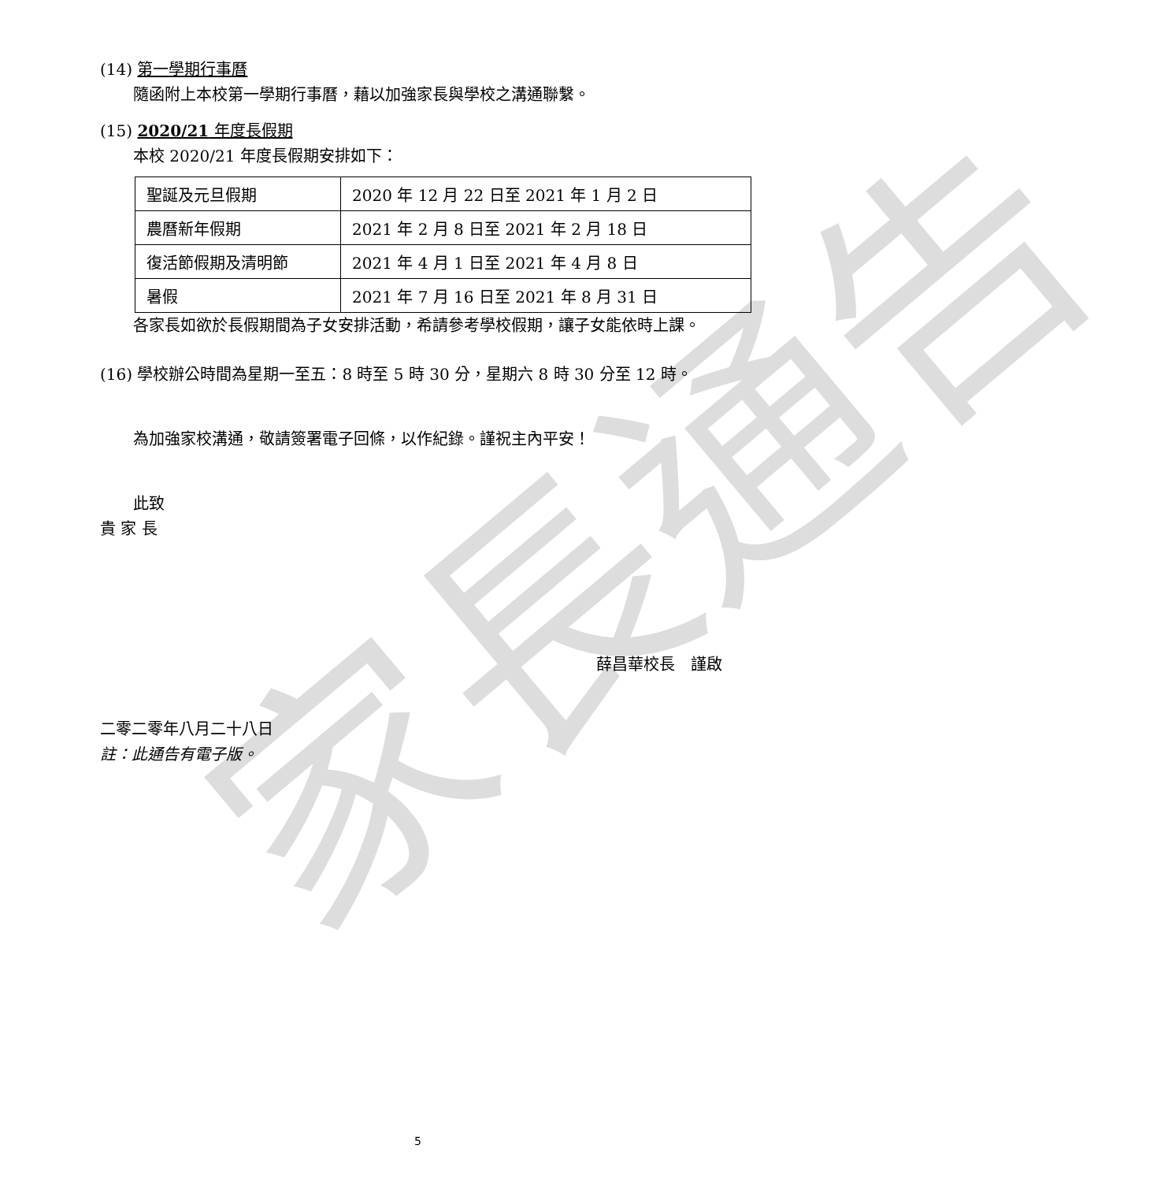家長通告
(14) 第一學期行事曆
隨函附上本校第一學期行事曆，藉以加強家長與學校之溝通聯繫。
(15) 2020/21 年度長假期
本校 2020/21 年度長假期安排如下：
| 聖誕及元旦假期 | 2020 年 12 月 22 日至 2021 年 1 月 2 日 |
| 農曆新年假期 | 2021 年 2 月 8 日至 2021 年 2 月 18 日 |
| 復活節假期及清明節 | 2021 年 4 月 1 日至 2021 年 4 月 8 日 |
| 暑假 | 2021 年 7 月 16 日至 2021 年 8 月 31 日 |
各家長如欲於長假期間為子女安排活動，希請參考學校假期，讓子女能依時上課。
(16) 學校辦公時間為星期一至五：8 時至 5 時 30 分，星期六 8 時 30 分至 12 時。
為加強家校溝通，敬請簽署電子回條，以作紀錄。謹祝主內平安！
此致
貴 家 長
薛昌華校長　謹啟
二零二零年八月二十八日
註：此通告有電子版。
5